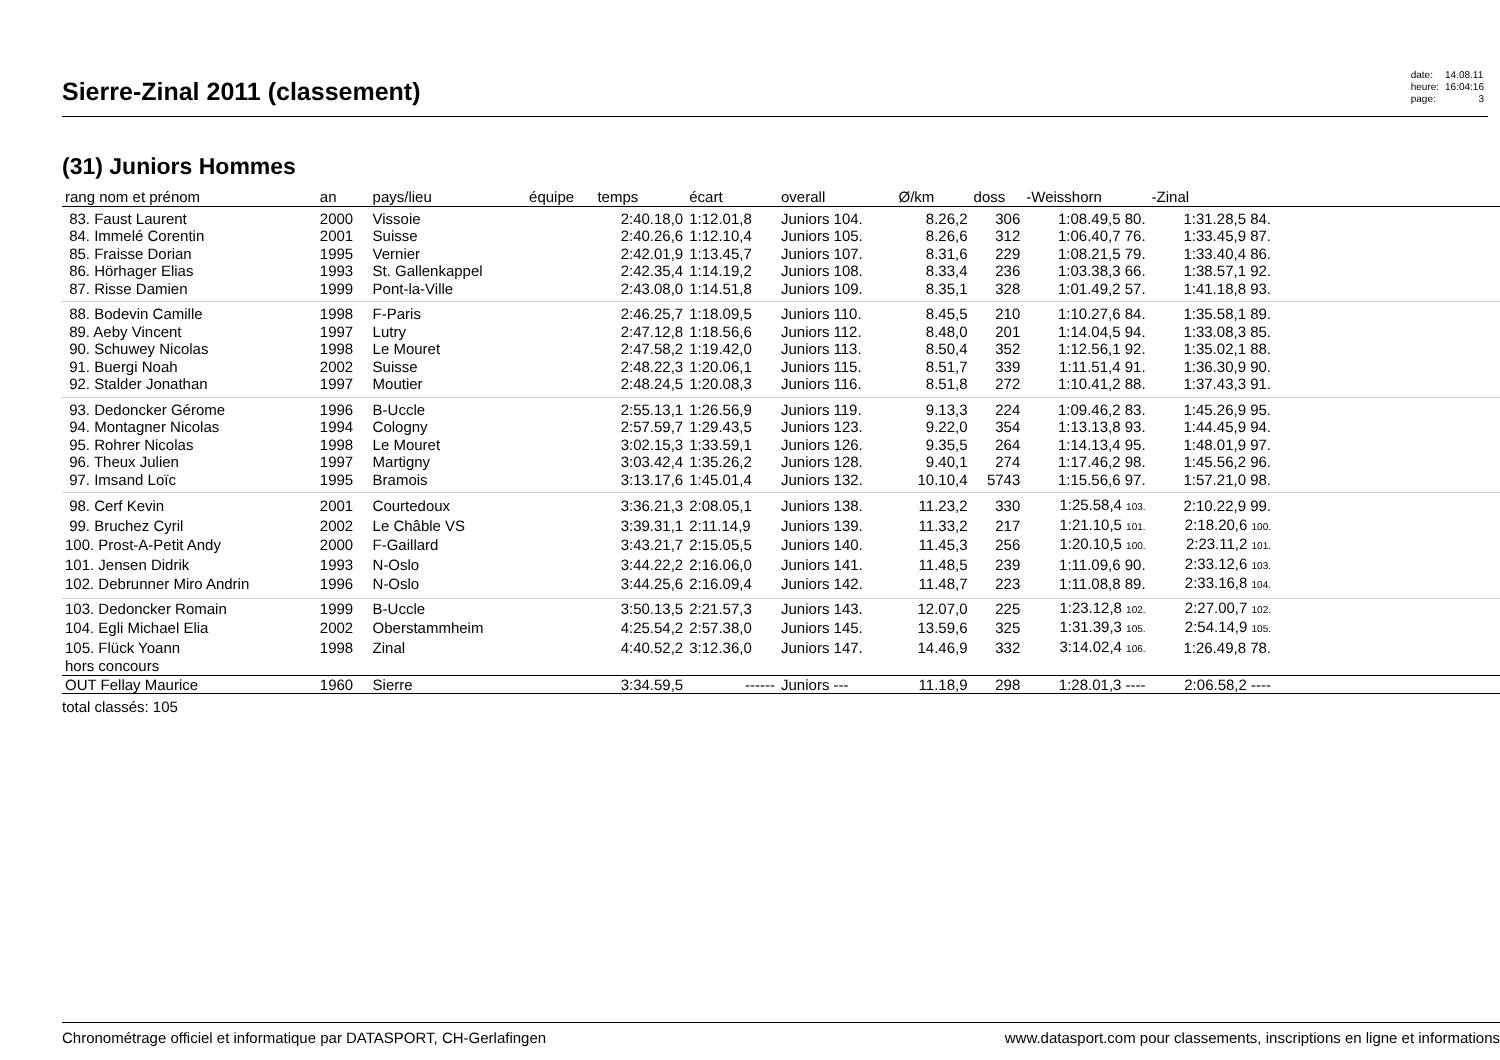Sierre-Zinal 2011 (classement)
| date: | 14.08.11 |
| heure: | 16:04:16 |
| page: | 3 |
(31) Juniors Hommes
| rang nom et prénom | an | pays/lieu | équipe | temps | écart | overall | Ø/km | doss | -Weisshorn | -Zinal | |
| --- | --- | --- | --- | --- | --- | --- | --- | --- | --- | --- | --- |
| 83. Faust Laurent | 2000 | Vissoie | | 2:40.18,0 | 1:12.01,8 | Juniors 104. | 8.26,2 | 306 | 1:08.49,5 80. | 1:31.28,5 84. | |
| 84. Immelé Corentin | 2001 | Suisse | | 2:40.26,6 | 1:12.10,4 | Juniors 105. | 8.26,6 | 312 | 1:06.40,7 76. | 1:33.45,9 87. | |
| 85. Fraisse Dorian | 1995 | Vernier | | 2:42.01,9 | 1:13.45,7 | Juniors 107. | 8.31,6 | 229 | 1:08.21,5 79. | 1:33.40,4 86. | |
| 86. Hörhager Elias | 1993 | St. Gallenkappel | | 2:42.35,4 | 1:14.19,2 | Juniors 108. | 8.33,4 | 236 | 1:03.38,3 66. | 1:38.57,1 92. | |
| 87. Risse Damien | 1999 | Pont-la-Ville | | 2:43.08,0 | 1:14.51,8 | Juniors 109. | 8.35,1 | 328 | 1:01.49,2 57. | 1:41.18,8 93. | |
| 88. Bodevin Camille | 1998 | F-Paris | | 2:46.25,7 | 1:18.09,5 | Juniors 110. | 8.45,5 | 210 | 1:10.27,6 84. | 1:35.58,1 89. | |
| 89. Aeby Vincent | 1997 | Lutry | | 2:47.12,8 | 1:18.56,6 | Juniors 112. | 8.48,0 | 201 | 1:14.04,5 94. | 1:33.08,3 85. | |
| 90. Schuwey Nicolas | 1998 | Le Mouret | | 2:47.58,2 | 1:19.42,0 | Juniors 113. | 8.50,4 | 352 | 1:12.56,1 92. | 1:35.02,1 88. | |
| 91. Buergi Noah | 2002 | Suisse | | 2:48.22,3 | 1:20.06,1 | Juniors 115. | 8.51,7 | 339 | 1:11.51,4 91. | 1:36.30,9 90. | |
| 92. Stalder Jonathan | 1997 | Moutier | | 2:48.24,5 | 1:20.08,3 | Juniors 116. | 8.51,8 | 272 | 1:10.41,2 88. | 1:37.43,3 91. | |
| 93. Dedoncker Gérome | 1996 | B-Uccle | | 2:55.13,1 | 1:26.56,9 | Juniors 119. | 9.13,3 | 224 | 1:09.46,2 83. | 1:45.26,9 95. | |
| 94. Montagner Nicolas | 1994 | Cologny | | 2:57.59,7 | 1:29.43,5 | Juniors 123. | 9.22,0 | 354 | 1:13.13,8 93. | 1:44.45,9 94. | |
| 95. Rohrer Nicolas | 1998 | Le Mouret | | 3:02.15,3 | 1:33.59,1 | Juniors 126. | 9.35,5 | 264 | 1:14.13,4 95. | 1:48.01,9 97. | |
| 96. Theux Julien | 1997 | Martigny | | 3:03.42,4 | 1:35.26,2 | Juniors 128. | 9.40,1 | 274 | 1:17.46,2 98. | 1:45.56,2 96. | |
| 97. Imsand Loïc | 1995 | Bramois | | 3:13.17,6 | 1:45.01,4 | Juniors 132. | 10.10,4 | 5743 | 1:15.56,6 97. | 1:57.21,0 98. | |
| 98. Cerf Kevin | 2001 | Courtedoux | | 3:36.21,3 | 2:08.05,1 | Juniors 138. | 11.23,2 | 330 | 1:25.58,4 103. | 2:10.22,9 99. | |
| 99. Bruchez Cyril | 2002 | Le Châble VS | | 3:39.31,1 | 2:11.14,9 | Juniors 139. | 11.33,2 | 217 | 1:21.10,5 101. | 2:18.20,6 100. | |
| 100. Prost-A-Petit Andy | 2000 | F-Gaillard | | 3:43.21,7 | 2:15.05,5 | Juniors 140. | 11.45,3 | 256 | 1:20.10,5 100. | 2:23.11,2 101. | |
| 101. Jensen Didrik | 1993 | N-Oslo | | 3:44.22,2 | 2:16.06,0 | Juniors 141. | 11.48,5 | 239 | 1:11.09,6 90. | 2:33.12,6 103. | |
| 102. Debrunner Miro Andrin | 1996 | N-Oslo | | 3:44.25,6 | 2:16.09,4 | Juniors 142. | 11.48,7 | 223 | 1:11.08,8 89. | 2:33.16,8 104. | |
| 103. Dedoncker Romain | 1999 | B-Uccle | | 3:50.13,5 | 2:21.57,3 | Juniors 143. | 12.07,0 | 225 | 1:23.12,8 102. | 2:27.00,7 102. | |
| 104. Egli Michael Elia | 2002 | Oberstammheim | | 4:25.54,2 | 2:57.38,0 | Juniors 145. | 13.59,6 | 325 | 1:31.39,3 105. | 2:54.14,9 105. | |
| 105. Flück Yoann | 1998 | Zinal | | 4:40.52,2 | 3:12.36,0 | Juniors 147. | 14.46,9 | 332 | 3:14.02,4 106. | 1:26.49,8 78. | |
| hors concours | | | | | | | | | | | |
| OUT Fellay Maurice | 1960 | Sierre | | 3:34.59,5 | ------ | Juniors --- | 11.18,9 | 298 | 1:28.01,3 ---- | 2:06.58,2 ---- | |
total classés: 105
Chronométrage officiel et informatique par DATASPORT, CH-Gerlafingen www.datasport.com pour classements, inscriptions en ligne et informations